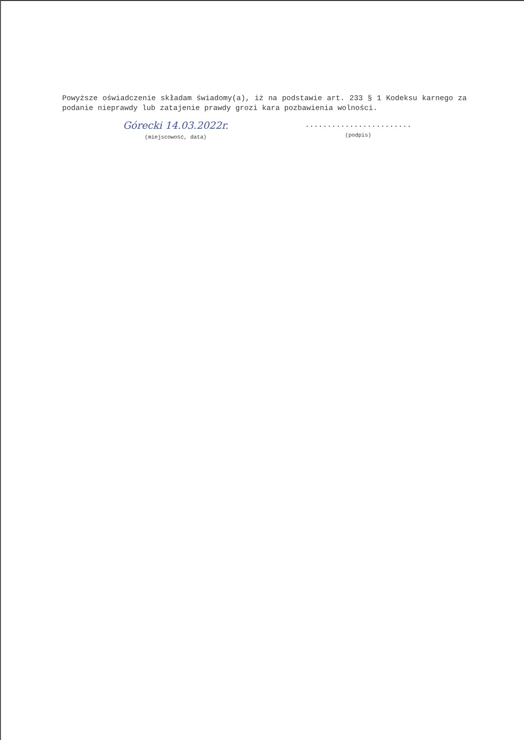Powyższe oświadczenie składam świadomy(a), iż na podstawie art. 233 § 1 Kodeksu karnego za podanie nieprawdy lub zatajenie prawdy grozi kara pozbawienia wolności.
Górecki 14.03.2022r.
(miejscowość, data)
........................
(podpis)